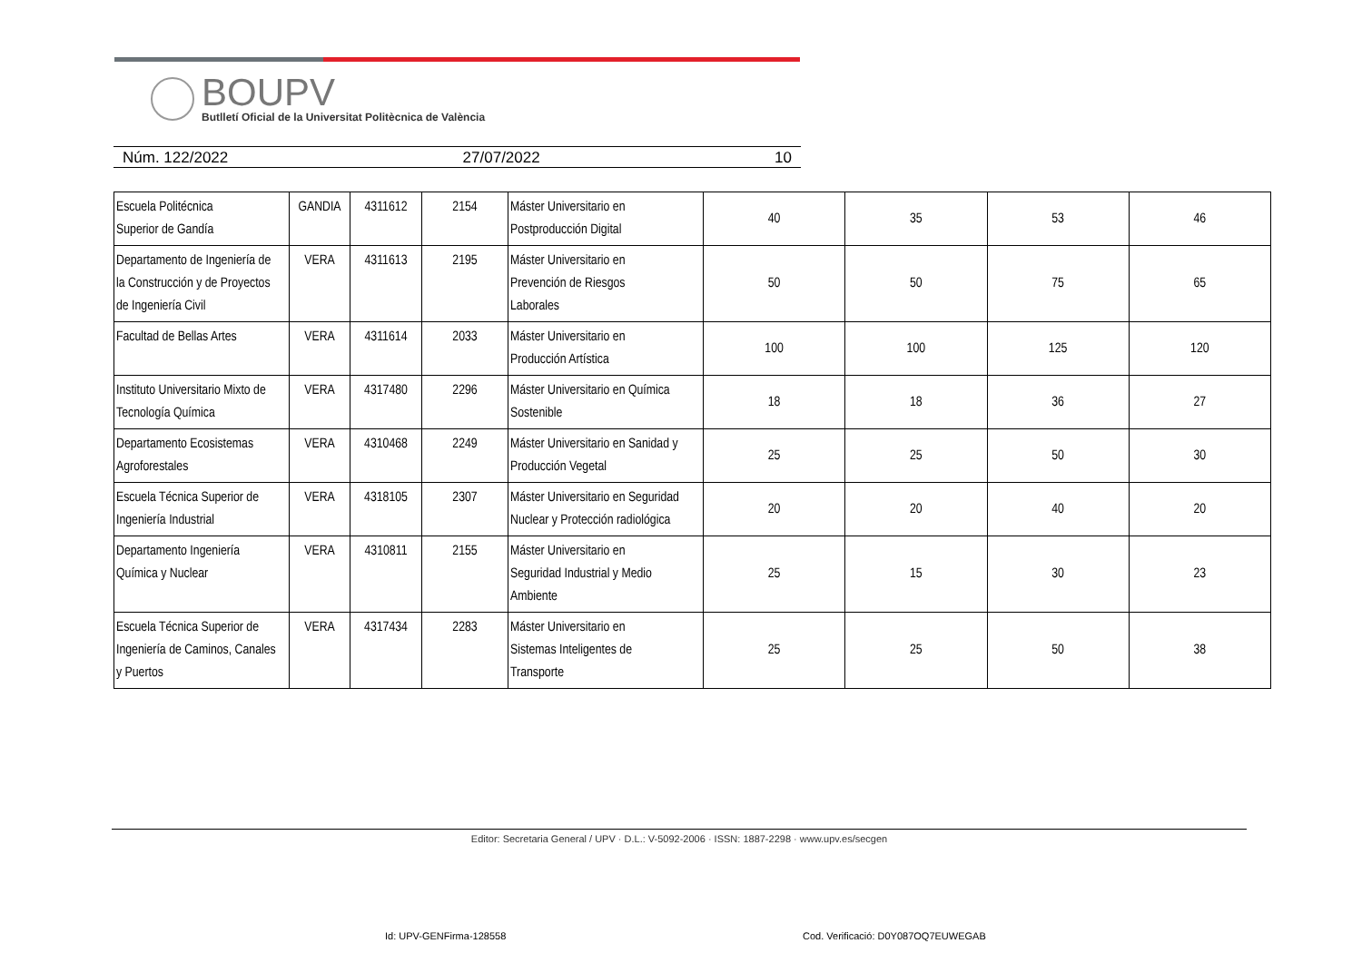BOUPV
Butlletí Oficial de la Universitat Politècnica de València
Núm. 122/2022 27/07/2022 10
| Escuela Politécnica Superior de Gandía | GANDIA | 4311612 | 2154 | Máster Universitario en Postproducción Digital | 40 | 35 | 53 | 46 |
| Departamento de Ingeniería de la Construcción y de Proyectos de Ingeniería Civil | VERA | 4311613 | 2195 | Máster Universitario en Prevención de Riesgos Laborales | 50 | 50 | 75 | 65 |
| Facultad de Bellas Artes | VERA | 4311614 | 2033 | Máster Universitario en Producción Artística | 100 | 100 | 125 | 120 |
| Instituto Universitario Mixto de Tecnología Química | VERA | 4317480 | 2296 | Máster Universitario en Química Sostenible | 18 | 18 | 36 | 27 |
| Departamento Ecosistemas Agroforestales | VERA | 4310468 | 2249 | Máster Universitario en Sanidad y Producción Vegetal | 25 | 25 | 50 | 30 |
| Escuela Técnica Superior de Ingeniería Industrial | VERA | 4318105 | 2307 | Máster Universitario en Seguridad Nuclear y Protección radiológica | 20 | 20 | 40 | 20 |
| Departamento Ingeniería Química y Nuclear | VERA | 4310811 | 2155 | Máster Universitario en Seguridad Industrial y Medio Ambiente | 25 | 15 | 30 | 23 |
| Escuela Técnica Superior de Ingeniería de Caminos, Canales y Puertos | VERA | 4317434 | 2283 | Máster Universitario en Sistemas Inteligentes de Transporte | 25 | 25 | 50 | 38 |
Editor: Secretaria General / UPV · D.L.: V-5092-2006 · ISSN: 1887-2298 · www.upv.es/secgen
Id: UPV-GENFirma-128558
Cod. Verificació: D0Y087OQ7EUWEGAB